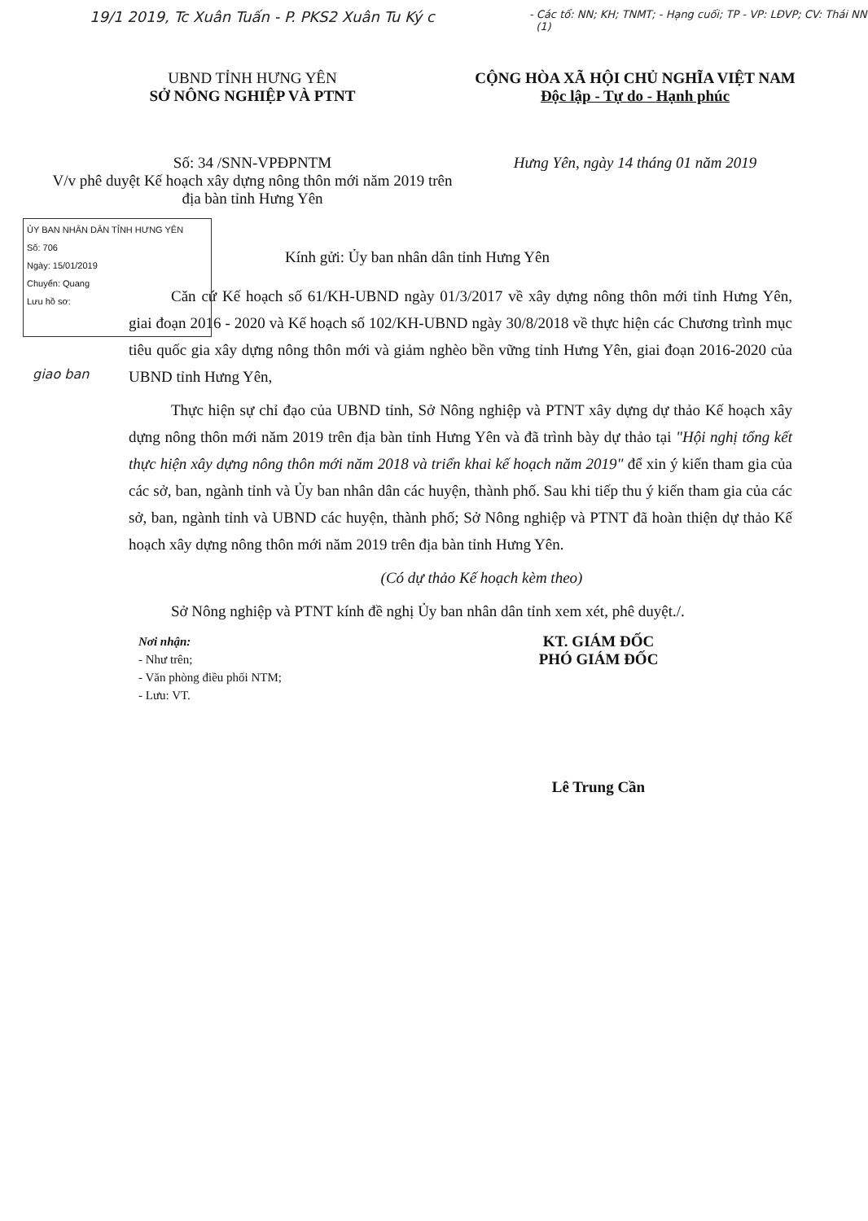19/1 2019, Tc Xuân Tuấn - P. PKS2 Xuân Tu Ký c
- Các tổ: NN; KH; TNMT; - Hạng cuối; TP - VP: LĐVP; CV: Thái NN (1)
UBND TỈNH HƯNG YÊN
SỞ NÔNG NGHIỆP VÀ PTNT
CỘNG HÒA XÃ HỘI CHỦ NGHĨA VIỆT NAM
Độc lập - Tự do - Hạnh phúc
Số: 34 /SNN-VPĐPNTM
V/v phê duyệt Kế hoạch xây dựng nông thôn mới năm 2019 trên địa bàn tỉnh Hưng Yên
Hưng Yên, ngày 14 tháng 01 năm 2019
ỦY BAN NHÂN DÂN TỈNH HƯNG YÊN
Số: 706
Ngày: 15/01/2019
Chuyển: Quang
Lưu hồ sơ:
giao ban
Kính gửi: Ủy ban nhân dân tỉnh Hưng Yên
Căn cứ Kế hoạch số 61/KH-UBND ngày 01/3/2017 về xây dựng nông thôn mới tỉnh Hưng Yên, giai đoạn 2016 - 2020 và Kế hoạch số 102/KH-UBND ngày 30/8/2018 về thực hiện các Chương trình mục tiêu quốc gia xây dựng nông thôn mới và giảm nghèo bền vững tỉnh Hưng Yên, giai đoạn 2016-2020 của UBND tỉnh Hưng Yên,
Thực hiện sự chỉ đạo của UBND tỉnh, Sở Nông nghiệp và PTNT xây dựng dự thảo Kế hoạch xây dựng nông thôn mới năm 2019 trên địa bàn tỉnh Hưng Yên và đã trình bày dự thảo tại "Hội nghị tổng kết thực hiện xây dựng nông thôn mới năm 2018 và triển khai kế hoạch năm 2019" để xin ý kiến tham gia của các sở, ban, ngành tỉnh và Ủy ban nhân dân các huyện, thành phố. Sau khi tiếp thu ý kiến tham gia của các sở, ban, ngành tỉnh và UBND các huyện, thành phố; Sở Nông nghiệp và PTNT đã hoàn thiện dự thảo Kế hoạch xây dựng nông thôn mới năm 2019 trên địa bàn tỉnh Hưng Yên.
(Có dự thảo Kế hoạch kèm theo)
Sở Nông nghiệp và PTNT kính đề nghị Ủy ban nhân dân tỉnh xem xét, phê duyệt./.
Nơi nhận:
- Như trên;
- Văn phòng điều phối NTM;
- Lưu: VT.
KT. GIÁM ĐỐC
PHÓ GIÁM ĐỐC
Lê Trung Cần